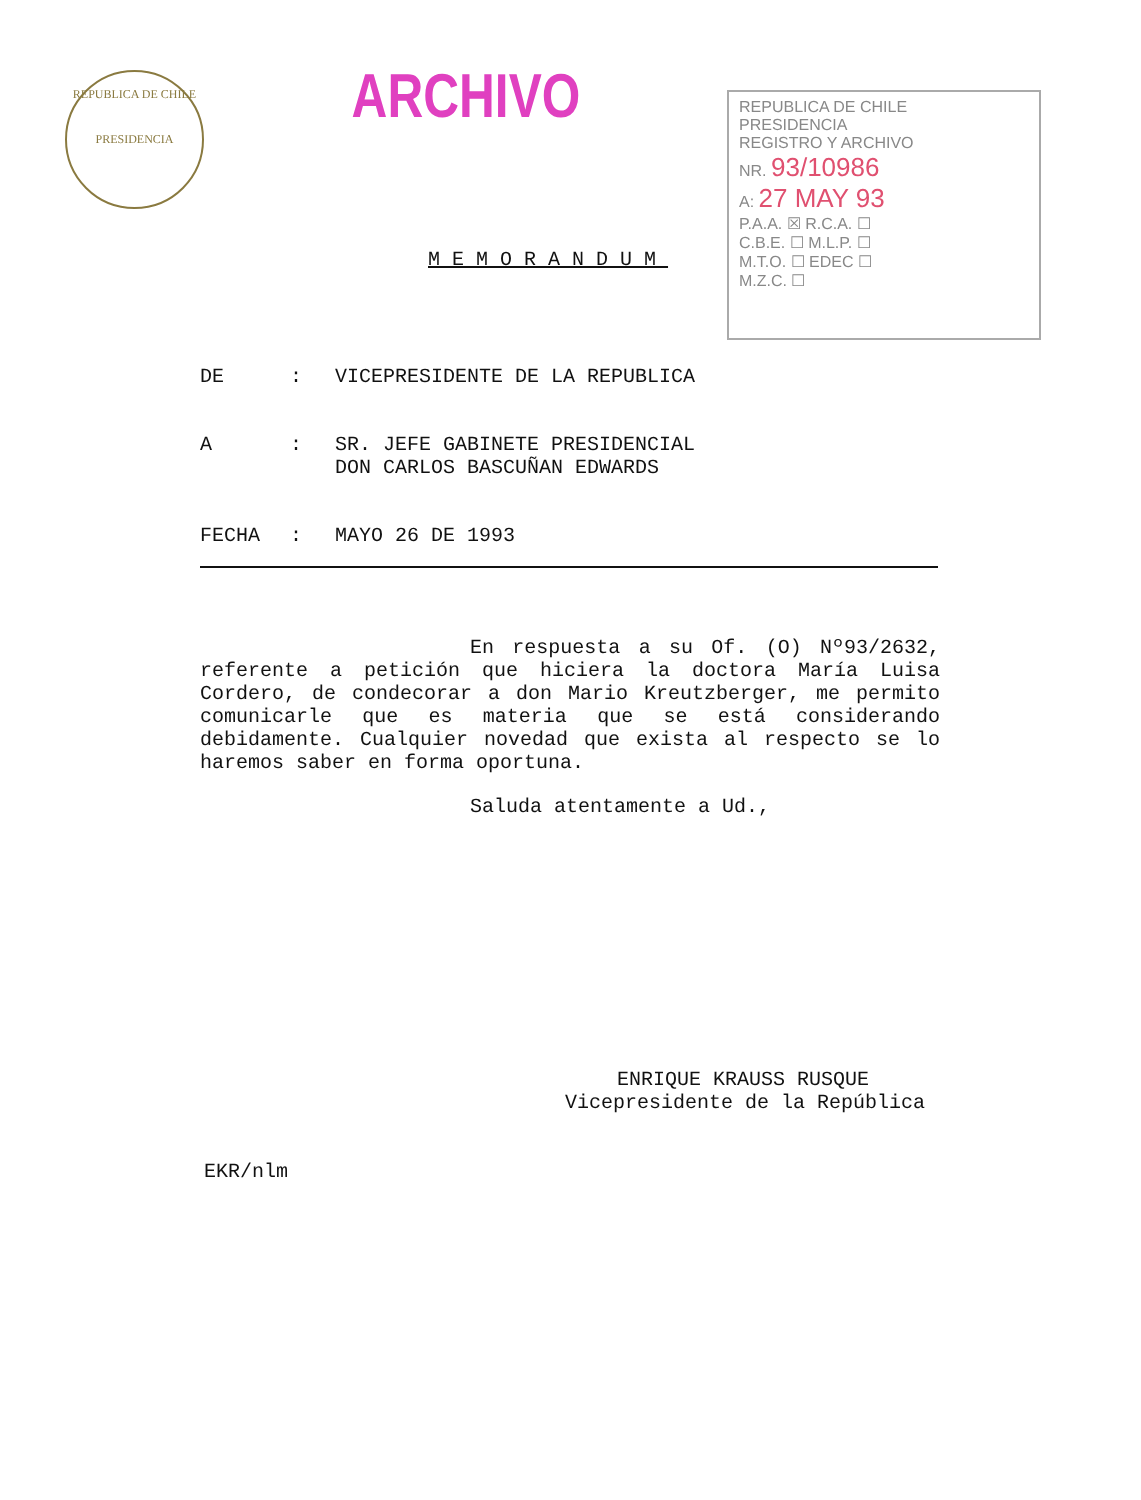REPUBLICA DE CHILE
PRESIDENCIA
ARCHIVO
REPUBLICA DE CHILE
PRESIDENCIA
REGISTRO Y ARCHIVO
NR. 93/10986
A: 27 MAY 93
P.A.A. ☒ R.C.A. ☐
C.B.E. ☐ M.L.P. ☐
M.T.O. ☐ EDEC ☐
M.Z.C. ☐
MEMORANDUM
DE: VICEPRESIDENTE DE LA REPUBLICA
A: SR. JEFE GABINETE PRESIDENCIAL
DON CARLOS BASCUÑAN EDWARDS
FECHA: MAYO 26 DE 1993
En respuesta a su Of. (O) Nº93/2632, referente a petición que hiciera la doctora María Luisa Cordero, de condecorar a don Mario Kreutzberger, me permito comunicarle que es materia que se está considerando debidamente. Cualquier novedad que exista al respecto se lo haremos saber en forma oportuna.
Saluda atentamente a Ud.,
ENRIQUE KRAUSS RUSQUE
Vicepresidente de la República
EKR/nlm